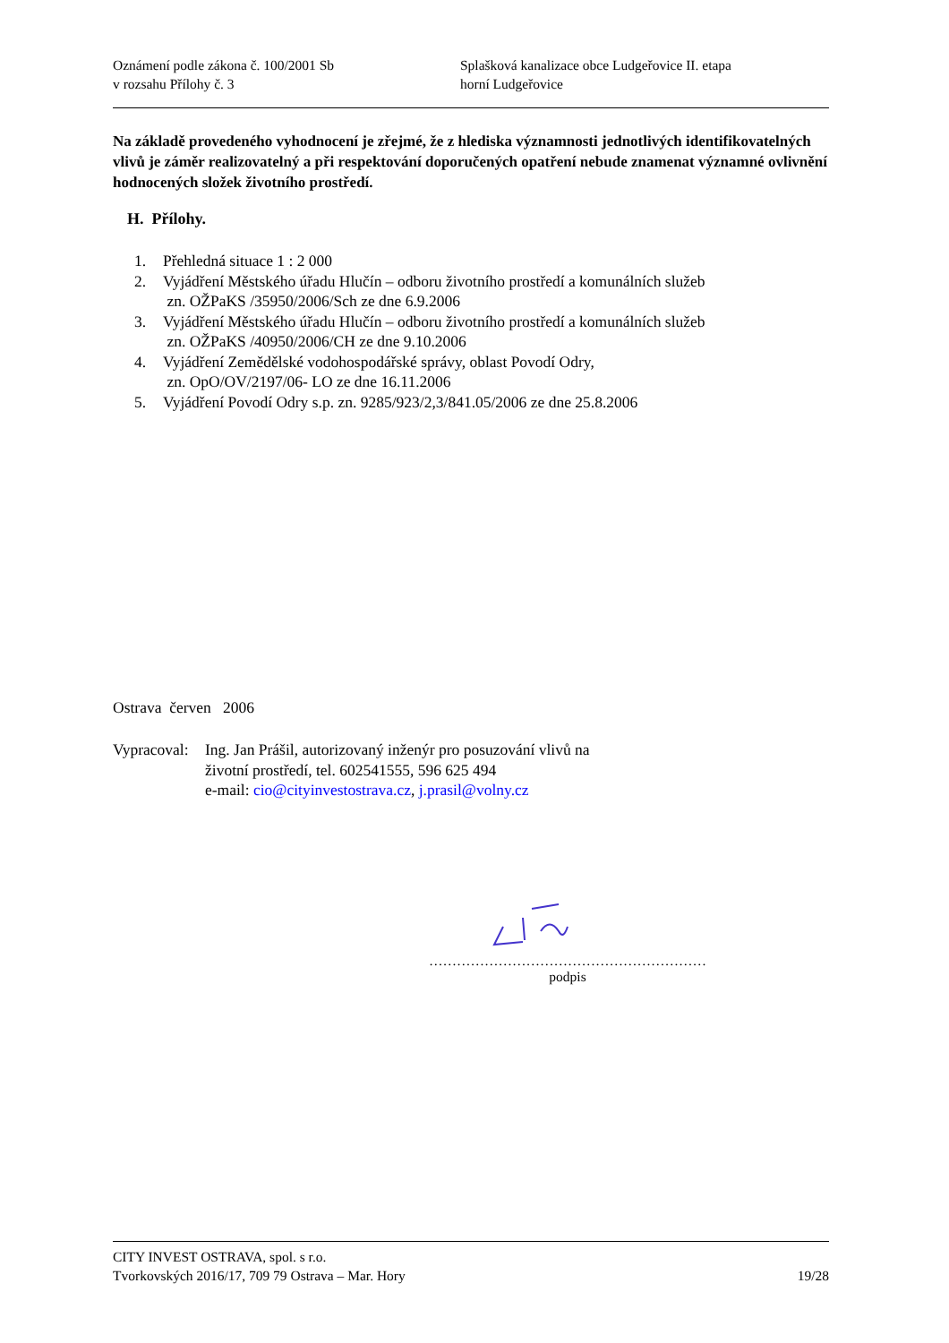Oznámení podle zákona č. 100/2001 Sb
v rozsahu Přílohy č. 3
Splašková kanalizace obce Ludgeřovice II. etapa
horní Ludgeřovice
Na základě provedeného vyhodnocení je zřejmé, že z hlediska významnosti jednotlivých identifikovatelných vlivů je záměr realizovatelný a při respektování doporučených opatření nebude znamenat významné ovlivnění hodnocených složek životního prostředí.
H. Přílohy.
1. Přehledná situace 1 : 2 000
2. Vyjádření Městského úřadu Hlučín – odboru životního prostředí a komunálních služeb
zn. OŽPaKS /35950/2006/Sch ze dne 6.9.2006
3. Vyjádření Městského úřadu Hlučín – odboru životního prostředí a komunálních služeb
zn. OŽPaKS /40950/2006/CH ze dne 9.10.2006
4. Vyjádření Zemědělské vodohospodářské správy, oblast Povodí Odry,
zn. OpO/OV/2197/06- LO ze dne 16.11.2006
5. Vyjádření Povodí Odry s.p. zn. 9285/923/2,3/841.05/2006 ze dne 25.8.2006
Ostrava červen 2006
Vypracoval:
Ing. Jan Prášil, autorizovaný inženýr pro posuzování vlivů na
životní prostředí, tel. 602541555, 596 625 494
e-mail: cio@cityinvestostrava.cz, j.prasil@volny.cz
……………………………………………………
podpis
CITY INVEST OSTRAVA, spol. s r.o.
Tvorkovských 2016/17, 709 79 Ostrava – Mar. Hory 19/28